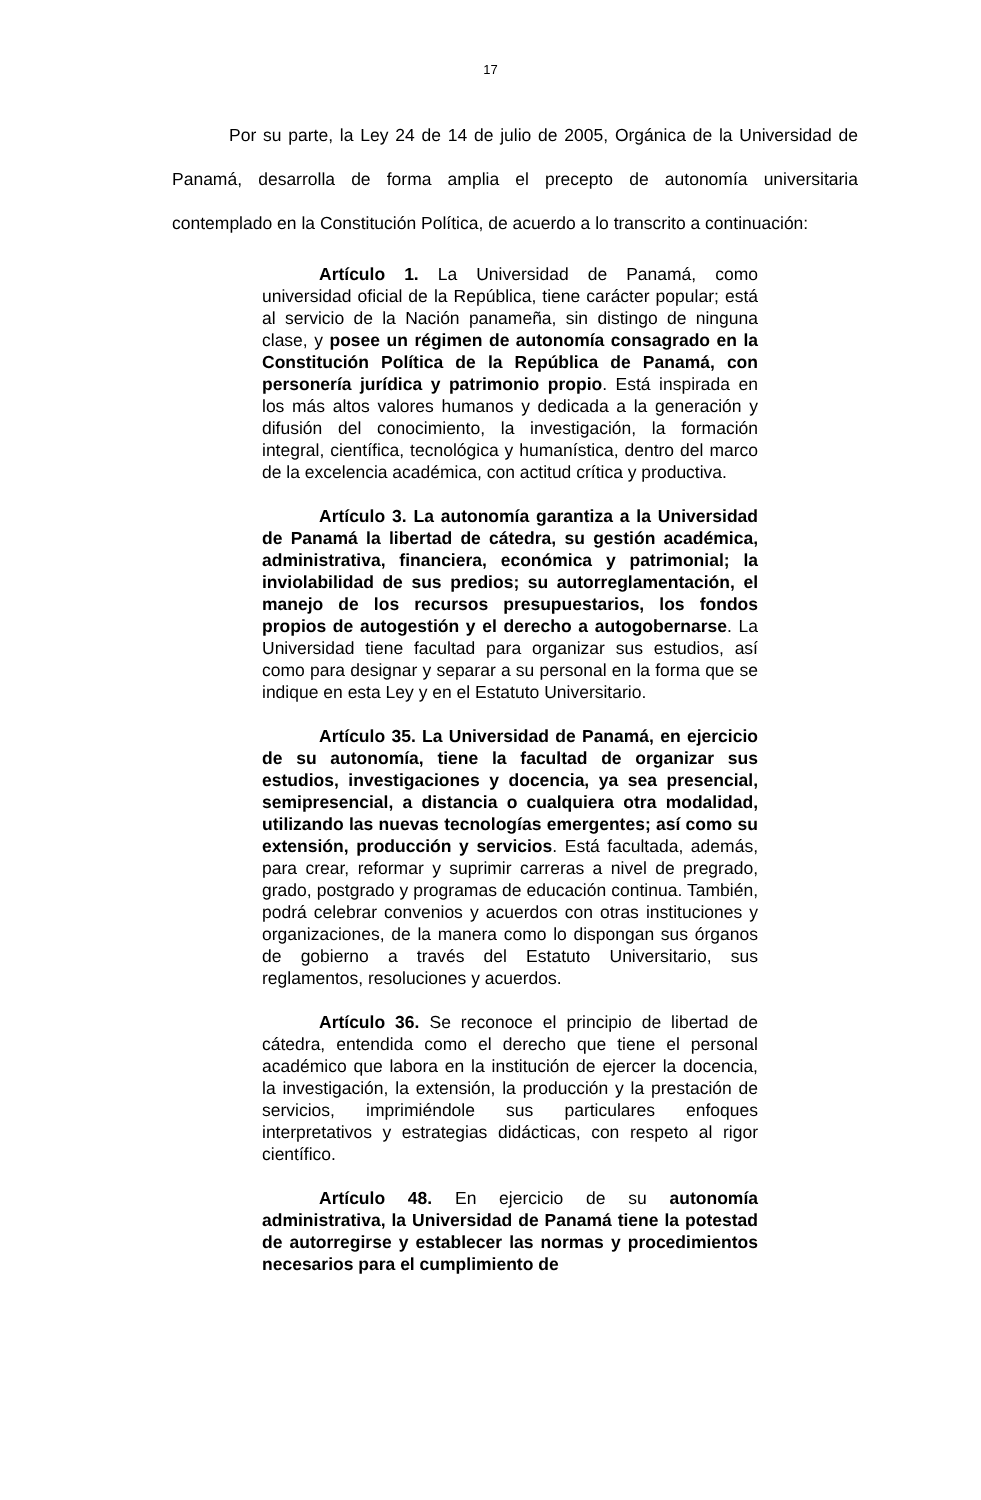17
Por su parte, la Ley 24 de 14 de julio de 2005, Orgánica de la Universidad de Panamá, desarrolla de forma amplia el precepto de autonomía universitaria contemplado en la Constitución Política, de acuerdo a lo transcrito a continuación:
Artículo 1. La Universidad de Panamá, como universidad oficial de la República, tiene carácter popular; está al servicio de la Nación panameña, sin distingo de ninguna clase, y posee un régimen de autonomía consagrado en la Constitución Política de la República de Panamá, con personería jurídica y patrimonio propio. Está inspirada en los más altos valores humanos y dedicada a la generación y difusión del conocimiento, la investigación, la formación integral, científica, tecnológica y humanística, dentro del marco de la excelencia académica, con actitud crítica y productiva.
Artículo 3. La autonomía garantiza a la Universidad de Panamá la libertad de cátedra, su gestión académica, administrativa, financiera, económica y patrimonial; la inviolabilidad de sus predios; su autorreglamentación, el manejo de los recursos presupuestarios, los fondos propios de autogestión y el derecho a autogobernarse. La Universidad tiene facultad para organizar sus estudios, así como para designar y separar a su personal en la forma que se indique en esta Ley y en el Estatuto Universitario.
Artículo 35. La Universidad de Panamá, en ejercicio de su autonomía, tiene la facultad de organizar sus estudios, investigaciones y docencia, ya sea presencial, semipresencial, a distancia o cualquiera otra modalidad, utilizando las nuevas tecnologías emergentes; así como su extensión, producción y servicios. Está facultada, además, para crear, reformar y suprimir carreras a nivel de pregrado, grado, postgrado y programas de educación continua. También, podrá celebrar convenios y acuerdos con otras instituciones y organizaciones, de la manera como lo dispongan sus órganos de gobierno a través del Estatuto Universitario, sus reglamentos, resoluciones y acuerdos.
Artículo 36. Se reconoce el principio de libertad de cátedra, entendida como el derecho que tiene el personal académico que labora en la institución de ejercer la docencia, la investigación, la extensión, la producción y la prestación de servicios, imprimiéndole sus particulares enfoques interpretativos y estrategias didácticas, con respeto al rigor científico.
Artículo 48. En ejercicio de su autonomía administrativa, la Universidad de Panamá tiene la potestad de autorregirse y establecer las normas y procedimientos necesarios para el cumplimiento de